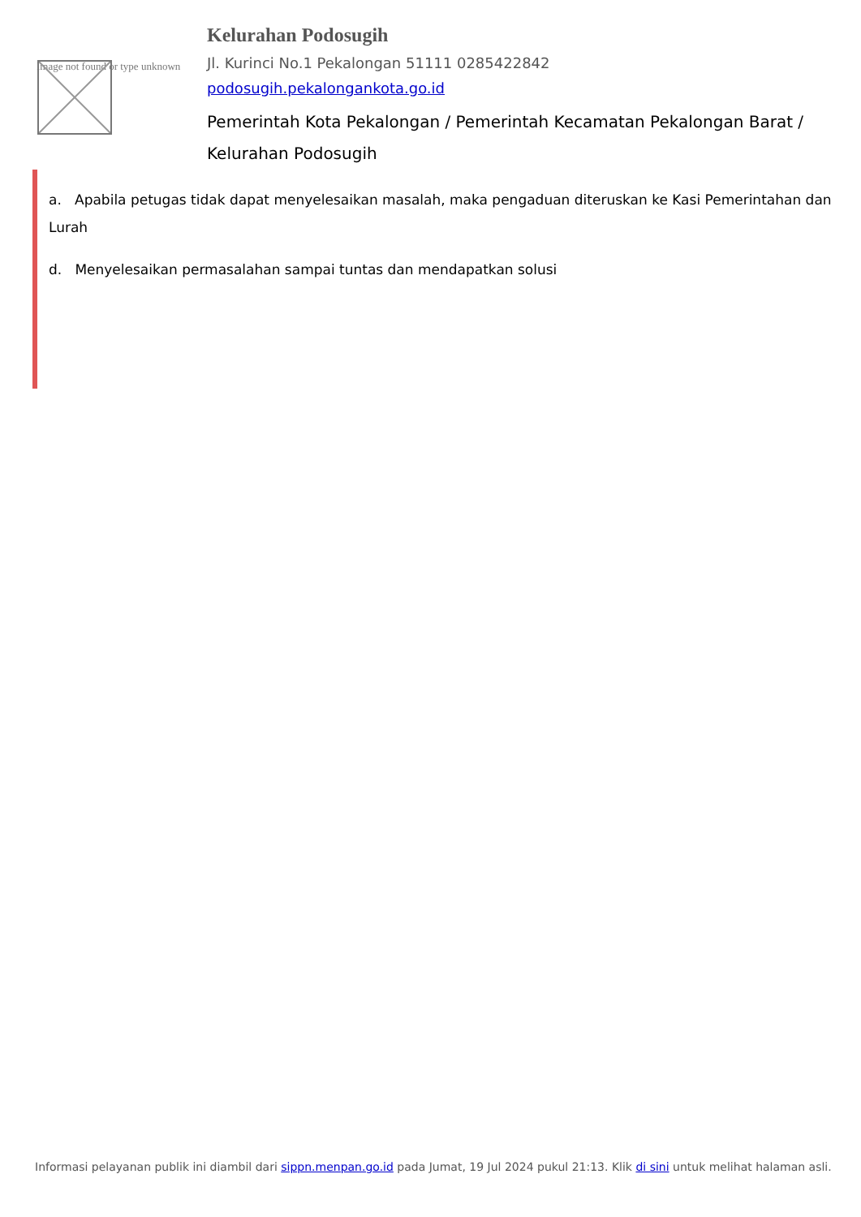Image not found or type unknown
Kelurahan Podosugih
Jl. Kurinci No.1 Pekalongan 51111 0285422842
podosugih.pekalongankota.go.id
Pemerintah Kota Pekalongan / Pemerintah Kecamatan Pekalongan Barat / Kelurahan Podosugih
a. Apabila petugas tidak dapat menyelesaikan masalah, maka pengaduan diteruskan ke Kasi Pemerintahan dan Lurah
d. Menyelesaikan permasalahan sampai tuntas dan mendapatkan solusi
Informasi pelayanan publik ini diambil dari sippn.menpan.go.id pada Jumat, 19 Jul 2024 pukul 21:13. Klik di sini untuk melihat halaman asli.